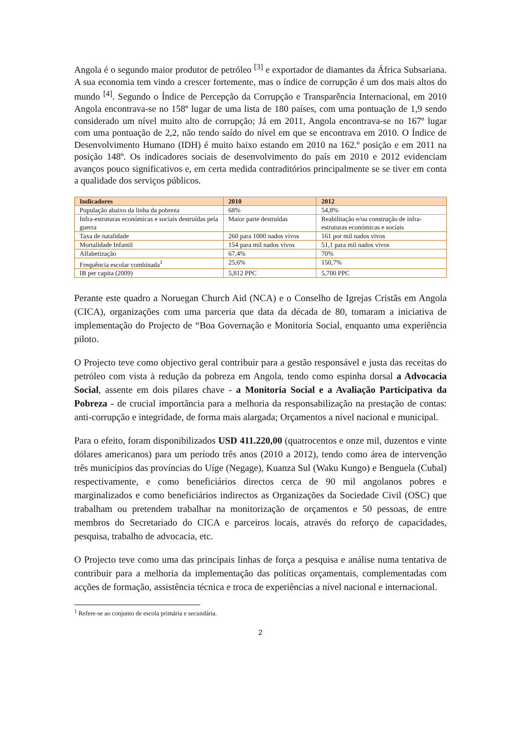Angola é o segundo maior produtor de petróleo <sup>[3]</sup> e exportador de diamantes da África Subsariana. A sua economia tem vindo a crescer fortemente, mas o índice de corrupção é um dos mais altos do mundo <sup>[4]</sup>. Segundo o Índice de Percepção da Corrupção e Transparência Internacional, em 2010 Angola encontrava-se no 158º lugar de uma lista de 180 países, com uma pontuação de 1,9 sendo considerado um nível muito alto de corrupção; Já em 2011, Angola encontrava-se no 167º lugar com uma pontuação de 2,2, não tendo saído do nível em que se encontrava em 2010. O Índice de Desenvolvimento Humano (IDH) é muito baixo estando em 2010 na 162.º posição e em 2011 na posição 148º. Os indicadores sociais de desenvolvimento do país em 2010 e 2012 evidenciam avanços pouco significativos e, em certa medida contraditórios principalmente se se tiver em conta a qualidade dos serviços públicos.
| Indicadores | 2010 | 2012 |
| --- | --- | --- |
| População abaixo da linha da pobreza | 68% | 54,8% |
| Infra-estruturas económicas e sociais destruídas pela guerra | Maior parte destruídas | Reabilitação e/ou construção de infra-estruturas económicas e sociais |
| Taxa de natalidade | 260 para 1000 nados vivos | 161 por mil nados vivos |
| Mortalidade Infantil | 154 para mil nados vivos | 51,1 para mil nados vivos |
| Alfabetização | 67,4% | 70% |
| Frequência escolar combinada<sup>1</sup> | 25,6% | 150,7% |
| IB per capita (2009) | 5,812 PPC | 5,700 PPC |
Perante este quadro a Noruegan Church Aid (NCA) e o Conselho de Igrejas Cristãs em Angola (CICA), organizações com uma parceria que data da década de 80, tomaram a iniciativa de implementação do Projecto de “Boa Governação e Monitoria Social, enquanto uma experiência piloto.
O Projecto teve como objectivo geral contribuir para a gestão responsável e justa das receitas do petróleo com vista à redução da pobreza em Angola, tendo como espinha dorsal a Advocacia Social, assente em dois pilares chave - a Monitoria Social e a Avaliação Participativa da Pobreza - de crucial importância para a melhoria da responsabilização na prestação de contas: anti-corrupção e integridade, de forma mais alargada; Orçamentos a nível nacional e municipal.
Para o efeito, foram disponibilizados USD 411.220,00 (quatrocentos e onze mil, duzentos e vinte dólares americanos) para um período três anos (2010 a 2012), tendo como área de intervenção três municípios das províncias do Uíge (Negage), Kuanza Sul (Waku Kungo) e Benguela (Cubal) respectivamente, e como beneficiários directos cerca de 90 mil angolanos pobres e marginalizados e como beneficiários indirectos as Organizações da Sociedade Civil (OSC) que trabalham ou pretendem trabalhar na monitorização de orçamentos e 50 pessoas, de entre membros do Secretariado do CICA e parceiros locais, através do reforço de capacidades, pesquisa, trabalho de advocacia, etc.
O Projecto teve como uma das principais linhas de força a pesquisa e análise numa tentativa de contribuir para a melhoria da implementação das políticas orçamentais, complementadas com acções de formação, assistência técnica e troca de experiências a nível nacional e internacional.
<sup>1</sup> Refere-se ao conjunto de escola primária e secundária.
2